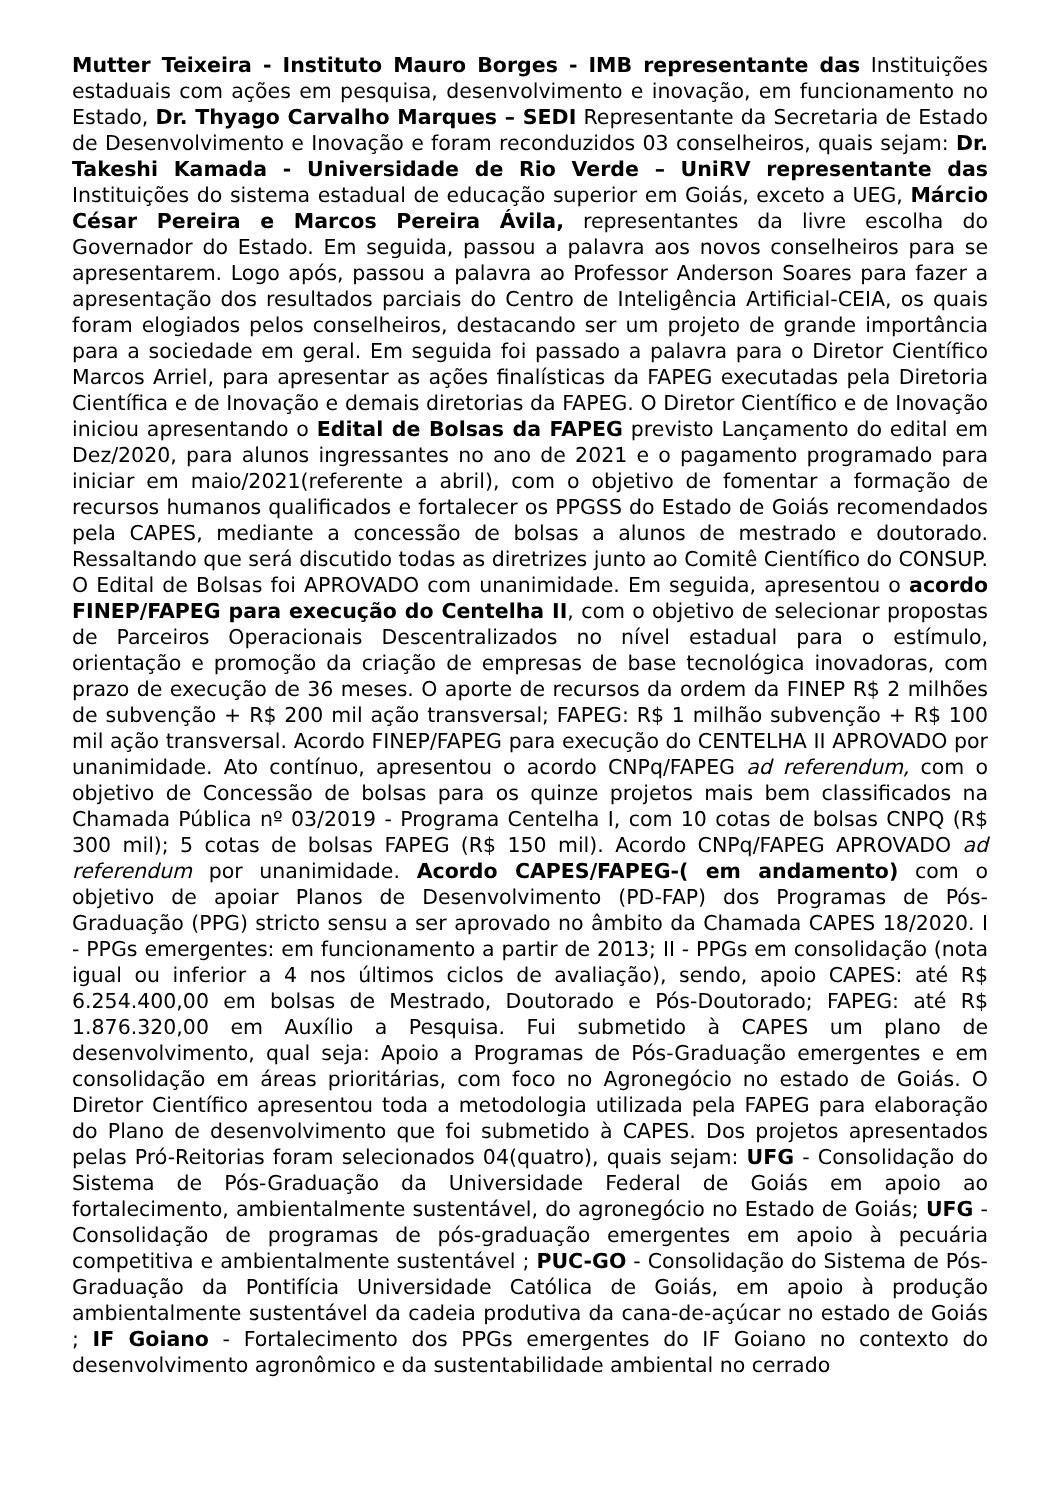Mutter Teixeira - Instituto Mauro Borges - IMB representante das Instituições estaduais com ações em pesquisa, desenvolvimento e inovação, em funcionamento no Estado, Dr. Thyago Carvalho Marques – SEDI Representante da Secretaria de Estado de Desenvolvimento e Inovação e foram reconduzidos 03 conselheiros, quais sejam: Dr. Takeshi Kamada - Universidade de Rio Verde – UniRV representante das Instituições do sistema estadual de educação superior em Goiás, exceto a UEG, Márcio César Pereira e Marcos Pereira Ávila, representantes da livre escolha do Governador do Estado. Em seguida, passou a palavra aos novos conselheiros para se apresentarem. Logo após, passou a palavra ao Professor Anderson Soares para fazer a apresentação dos resultados parciais do Centro de Inteligência Artificial-CEIA, os quais foram elogiados pelos conselheiros, destacando ser um projeto de grande importância para a sociedade em geral. Em seguida foi passado a palavra para o Diretor Científico Marcos Arriel, para apresentar as ações finalísticas da FAPEG executadas pela Diretoria Científica e de Inovação e demais diretorias da FAPEG. O Diretor Científico e de Inovação iniciou apresentando o Edital de Bolsas da FAPEG previsto Lançamento do edital em Dez/2020, para alunos ingressantes no ano de 2021 e o pagamento programado para iniciar em maio/2021(referente a abril), com o objetivo de fomentar a formação de recursos humanos qualificados e fortalecer os PPGSS do Estado de Goiás recomendados pela CAPES, mediante a concessão de bolsas a alunos de mestrado e doutorado. Ressaltando que será discutido todas as diretrizes junto ao Comitê Científico do CONSUP. O Edital de Bolsas foi APROVADO com unanimidade. Em seguida, apresentou o acordo FINEP/FAPEG para execução do Centelha II, com o objetivo de selecionar propostas de Parceiros Operacionais Descentralizados no nível estadual para o estímulo, orientação e promoção da criação de empresas de base tecnológica inovadoras, com prazo de execução de 36 meses. O aporte de recursos da ordem da FINEP R$ 2 milhões de subvenção + R$ 200 mil ação transversal; FAPEG: R$ 1 milhão subvenção + R$ 100 mil ação transversal. Acordo FINEP/FAPEG para execução do CENTELHA II APROVADO por unanimidade. Ato contínuo, apresentou o acordo CNPq/FAPEG ad referendum, com o objetivo de Concessão de bolsas para os quinze projetos mais bem classificados na Chamada Pública nº 03/2019 - Programa Centelha I, com 10 cotas de bolsas CNPQ (R$ 300 mil); 5 cotas de bolsas FAPEG (R$ 150 mil). Acordo CNPq/FAPEG APROVADO ad referendum por unanimidade. Acordo CAPES/FAPEG-( em andamento) com o objetivo de apoiar Planos de Desenvolvimento (PD-FAP) dos Programas de Pós-Graduação (PPG) stricto sensu a ser aprovado no âmbito da Chamada CAPES 18/2020. I - PPGs emergentes: em funcionamento a partir de 2013; II - PPGs em consolidação (nota igual ou inferior a 4 nos últimos ciclos de avaliação), sendo, apoio CAPES: até R$ 6.254.400,00 em bolsas de Mestrado, Doutorado e Pós-Doutorado; FAPEG: até R$ 1.876.320,00 em Auxílio a Pesquisa. Fui submetido à CAPES um plano de desenvolvimento, qual seja: Apoio a Programas de Pós-Graduação emergentes e em consolidação em áreas prioritárias, com foco no Agronegócio no estado de Goiás. O Diretor Científico apresentou toda a metodologia utilizada pela FAPEG para elaboração do Plano de desenvolvimento que foi submetido à CAPES. Dos projetos apresentados pelas Pró-Reitorias foram selecionados 04(quatro), quais sejam: UFG - Consolidação do Sistema de Pós-Graduação da Universidade Federal de Goiás em apoio ao fortalecimento, ambientalmente sustentável, do agronegócio no Estado de Goiás; UFG - Consolidação de programas de pós-graduação emergentes em apoio à pecuária competitiva e ambientalmente sustentável ; PUC-GO - Consolidação do Sistema de Pós-Graduação da Pontifícia Universidade Católica de Goiás, em apoio à produção ambientalmente sustentável da cadeia produtiva da cana-de-açúcar no estado de Goiás ; IF Goiano - Fortalecimento dos PPGs emergentes do IF Goiano no contexto do desenvolvimento agronômico e da sustentabilidade ambiental no cerrado